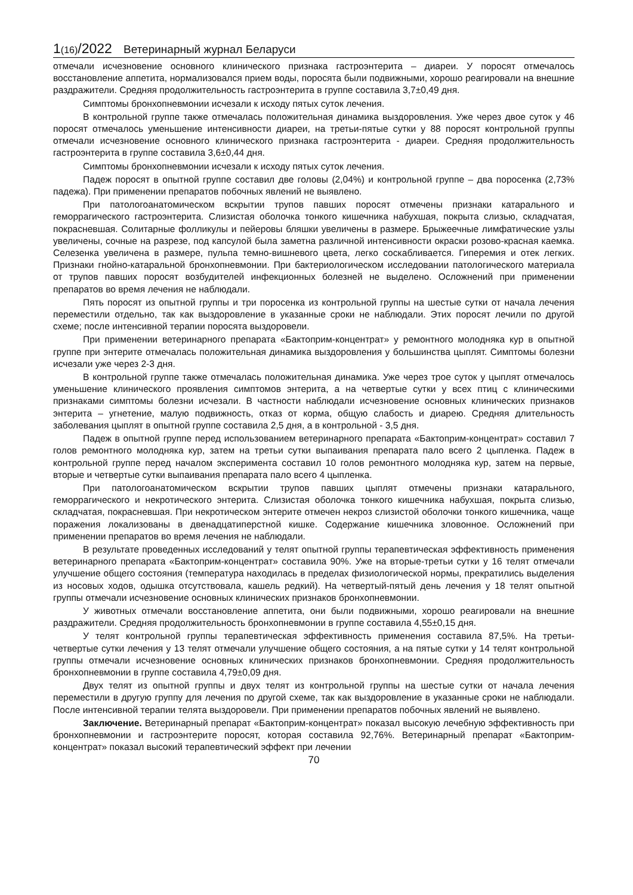1(16)/2022 Ветеринарный журнал Беларуси
отмечали исчезновение основного клинического признака гастроэнтерита – диареи. У поросят отмечалось восстановление аппетита, нормализовался прием воды, поросята были подвижными, хорошо реагировали на внешние раздражители. Средняя продолжительность гастроэнтерита в группе составила 3,7±0,49 дня.
Симптомы бронхопневмонии исчезали к исходу пятых суток лечения.
В контрольной группе также отмечалась положительная динамика выздоровления. Уже через двое суток у 46 поросят отмечалось уменьшение интенсивности диареи, на третьи-пятые сутки у 88 поросят контрольной группы отмечали исчезновение основного клинического признака гастроэнтерита - диареи. Средняя продолжительность гастроэнтерита в группе составила 3,6±0,44 дня.
Симптомы бронхопневмонии исчезали к исходу пятых суток лечения.
Падеж поросят в опытной группе составил две головы (2,04%) и контрольной группе – два поросенка (2,73% падежа). При применении препаратов побочных явлений не выявлено.
При патологоанатомическом вскрытии трупов павших поросят отмечены признаки катарального и геморрагического гастроэнтерита. Слизистая оболочка тонкого кишечника набухшая, покрыта слизью, складчатая, покрасневшая. Солитарные фолликулы и пейеровы бляшки увеличены в размере. Брыжеечные лимфатические узлы увеличены, сочные на разрезе, под капсулой была заметна различной интенсивности окраски розово-красная каемка. Селезенка увеличена в размере, пульпа темно-вишневого цвета, легко соскабливается. Гиперемия и отек легких. Признаки гнойно-катаральной бронхопневмонии. При бактериологическом исследовании патологического материала от трупов павших поросят возбудителей инфекционных болезней не выделено. Осложнений при применении препаратов во время лечения не наблюдали.
Пять поросят из опытной группы и три поросенка из контрольной группы на шестые сутки от начала лечения переместили отдельно, так как выздоровление в указанные сроки не наблюдали. Этих поросят лечили по другой схеме; после интенсивной терапии поросята выздоровели.
При применении ветеринарного препарата «Бактоприм-концентрат» у ремонтного молодняка кур в опытной группе при энтерите отмечалась положительная динамика выздоровления у большинства цыплят. Симптомы болезни исчезали уже через 2-3 дня.
В контрольной группе также отмечалась положительная динамика. Уже через трое суток у цыплят отмечалось уменьшение клинического проявления симптомов энтерита, а на четвертые сутки у всех птиц с клиническими признаками симптомы болезни исчезали. В частности наблюдали исчезновение основных клинических признаков энтерита – угнетение, малую подвижность, отказ от корма, общую слабость и диарею. Средняя длительность заболевания цыплят в опытной группе составила 2,5 дня, а в контрольной - 3,5 дня.
Падеж в опытной группе перед использованием ветеринарного препарата «Бактоприм-концентрат» составил 7 голов ремонтного молодняка кур, затем на третьи сутки выпаивания препарата пало всего 2 цыпленка. Падеж в контрольной группе перед началом эксперимента составил 10 голов ремонтного молодняка кур, затем на первые, вторые и четвертые сутки выпаивания препарата пало всего 4 цыпленка.
При патологоанатомическом вскрытии трупов павших цыплят отмечены признаки катарального, геморрагического и некротического энтерита. Слизистая оболочка тонкого кишечника набухшая, покрыта слизью, складчатая, покрасневшая. При некротическом энтерите отмечен некроз слизистой оболочки тонкого кишечника, чаще поражения локализованы в двенадцатиперстной кишке. Содержание кишечника зловонное. Осложнений при применении препаратов во время лечения не наблюдали.
В результате проведенных исследований у телят опытной группы терапевтическая эффективность применения ветеринарного препарата «Бактоприм-концентрат» составила 90%. Уже на вторые-третьи сутки у 16 телят отмечали улучшение общего состояния (температура находилась в пределах физиологической нормы, прекратились выделения из носовых ходов, одышка отсутствовала, кашель редкий). На четвертый-пятый день лечения у 18 телят опытной группы отмечали исчезновение основных клинических признаков бронхопневмонии.
У животных отмечали восстановление аппетита, они были подвижными, хорошо реагировали на внешние раздражители. Средняя продолжительность бронхопневмонии в группе составила 4,55±0,15 дня.
У телят контрольной группы терапевтическая эффективность применения составила 87,5%. На третьи-четвертые сутки лечения у 13 телят отмечали улучшение общего состояния, а на пятые сутки у 14 телят контрольной группы отмечали исчезновение основных клинических признаков бронхопневмонии. Средняя продолжительность бронхопневмонии в группе составила 4,79±0,09 дня.
Двух телят из опытной группы и двух телят из контрольной группы на шестые сутки от начала лечения переместили в другую группу для лечения по другой схеме, так как выздоровление в указанные сроки не наблюдали. После интенсивной терапии телята выздоровели. При применении препаратов побочных явлений не выявлено.
Заключение. Ветеринарный препарат «Бактоприм-концентрат» показал высокую лечебную эффективность при бронхопневмонии и гастроэнтерите поросят, которая составила 92,76%. Ветеринарный препарат «Бактоприм-концентрат» показал высокий терапевтический эффект при лечении
70